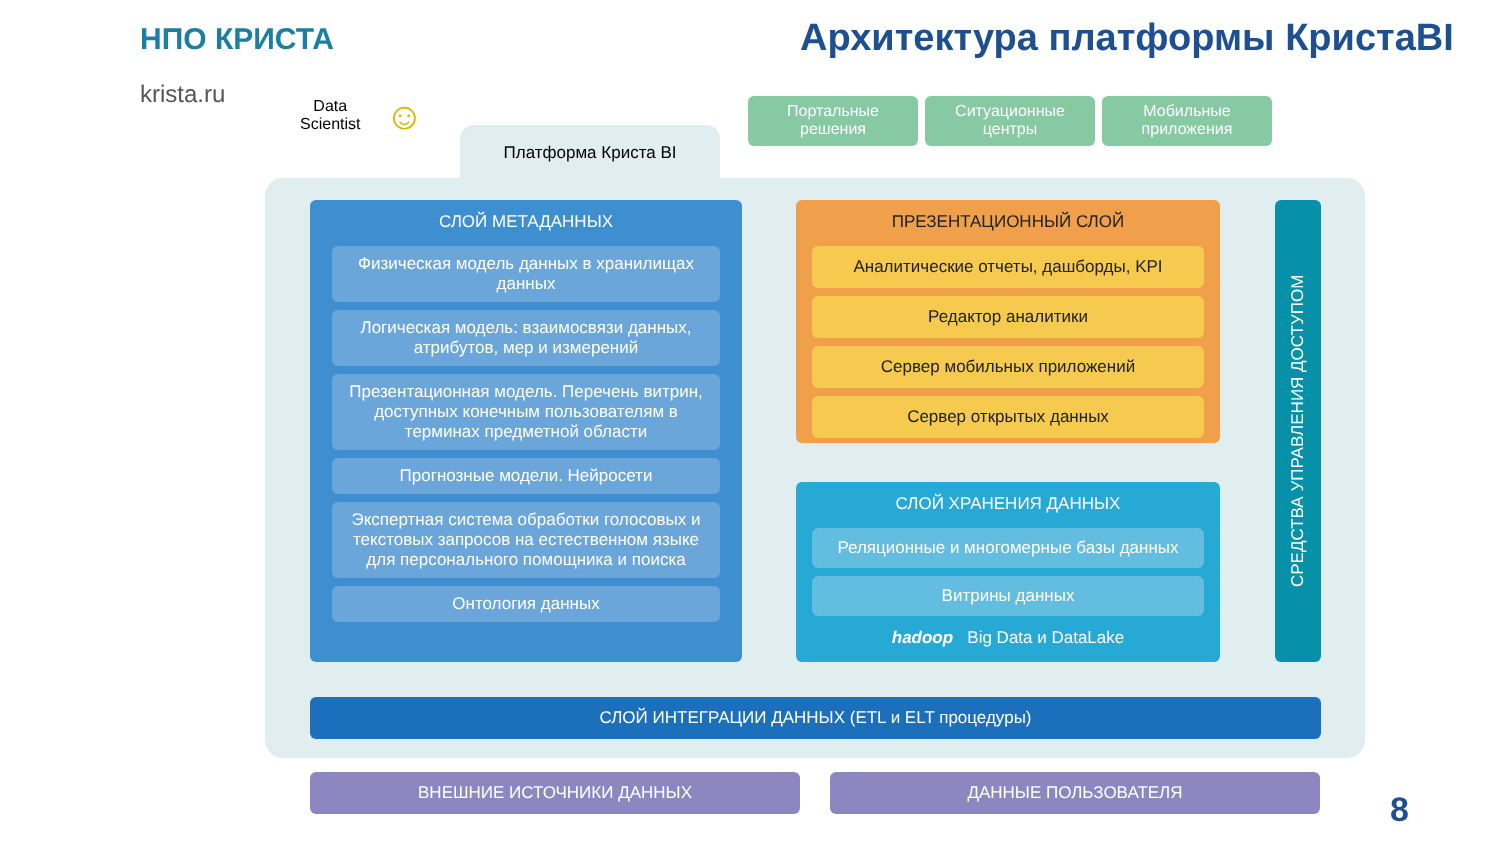НПО КРИСТА
krista.ru
Архитектура платформы КристаBI
Data
Scientist
☺
Портальные
решения
Ситуационные
центры
Мобильные
приложения
Платформа Криста BI
СЛОЙ МЕТАДАННЫХ
Физическая модель данных в хранилищах данных
Логическая модель: взаимосвязи данных, атрибутов, мер и измерений
Презентационная модель. Перечень витрин, доступных конечным пользователям в терминах предметной области
Прогнозные модели. Нейросети
Экспертная система обработки голосовых и текстовых запросов на естественном языке для персонального помощника и поиска
Онтология данных
ПРЕЗЕНТАЦИОННЫЙ СЛОЙ
Аналитические отчеты, дашборды, KPI
Редактор аналитики
Сервер мобильных приложений
Сервер открытых данных
СЛОЙ ХРАНЕНИЯ ДАННЫХ
Реляционные и многомерные базы данных
Витрины данных
hadoop Big Data и DataLake
СРЕДСТВА УПРАВЛЕНИЯ ДОСТУПОМ
СЛОЙ ИНТЕГРАЦИИ ДАННЫХ (ETL и ELT процедуры)
ВНЕШНИЕ ИСТОЧНИКИ ДАННЫХ ДАННЫЕ ПОЛЬЗОВАТЕЛЯ
8